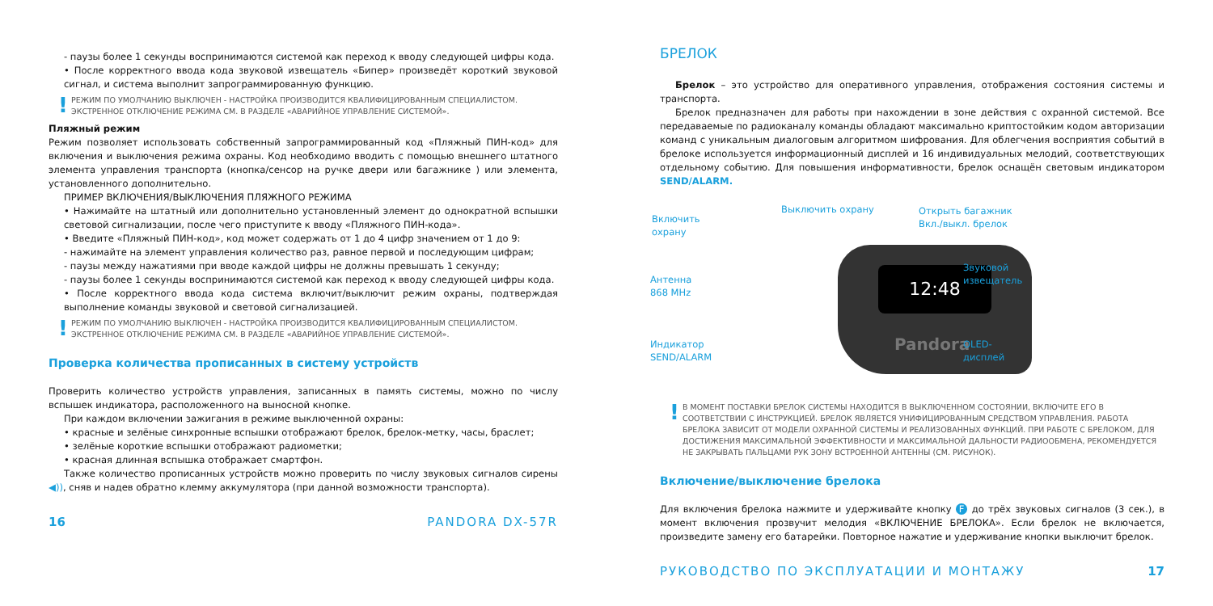- паузы более 1 секунды воспринимаются системой как переход к вводу следующей цифры кода.
• После корректного ввода кода звуковой извещатель «Бипер» произведёт короткий звуковой сигнал, и система выполнит запрограммированную функцию.
! РЕЖИМ ПО УМОЛЧАНИЮ ВЫКЛЮЧЕН - НАСТРОЙКА ПРОИЗВОДИТСЯ КВАЛИФИЦИРОВАННЫМ СПЕЦИАЛИСТОМ. ЭКСТРЕННОЕ ОТКЛЮЧЕНИЕ РЕЖИМА СМ. В РАЗДЕЛЕ «АВАРИЙНОЕ УПРАВЛЕНИЕ СИСТЕМОЙ».
Пляжный режим
Режим позволяет использовать собственный запрограммированный код «Пляжный ПИН-код» для включения и выключения режима охраны. Код необходимо вводить с помощью внешнего штатного элемента управления транспорта (кнопка/сенсор на ручке двери или багажнике ) или элемента, установленного дополнительно.
ПРИМЕР ВКЛЮЧЕНИЯ/ВЫКЛЮЧЕНИЯ ПЛЯЖНОГО РЕЖИМА
• Нажимайте на штатный или дополнительно установленный элемент до однократной вспышки световой сигнализации, после чего приступите к вводу «Пляжного ПИН-кода».
• Введите «Пляжный ПИН-код», код может содержать от 1 до 4 цифр значением от 1 до 9:
- нажимайте на элемент управления количество раз, равное первой и последующим цифрам;
- паузы между нажатиями при вводе каждой цифры не должны превышать 1 секунду;
- паузы более 1 секунды воспринимаются системой как переход к вводу следующей цифры кода.
• После корректного ввода кода система включит/выключит режим охраны, подтверждая выполнение команды звуковой и световой сигнализацией.
! РЕЖИМ ПО УМОЛЧАНИЮ ВЫКЛЮЧЕН - НАСТРОЙКА ПРОИЗВОДИТСЯ КВАЛИФИЦИРОВАННЫМ СПЕЦИАЛИСТОМ. ЭКСТРЕННОЕ ОТКЛЮЧЕНИЕ РЕЖИМА СМ. В РАЗДЕЛЕ «АВАРИЙНОЕ УПРАВЛЕНИЕ СИСТЕМОЙ».
Проверка количества прописанных в систему устройств
Проверить количество устройств управления, записанных в память системы, можно по числу вспышек индикатора, расположенного на выносной кнопке.
При каждом включении зажигания в режиме выключенной охраны:
• красные и зелёные синхронные вспышки отображают брелок, брелок-метку, часы, браслет;
• зелёные короткие вспышки отображают радиометки;
• красная длинная вспышка отображает смартфон.
Также количество прописанных устройств можно проверить по числу звуковых сигналов сирены ◀)), сняв и надев обратно клемму аккумулятора (при данной возможности транспорта).
16 PANDORA DX-57R
БРЕЛОК
Брелок – это устройство для оперативного управления, отображения состояния системы и транспорта.
Брелок предназначен для работы при нахождении в зоне действия с охранной системой. Все передаваемые по радиоканалу команды обладают максимально криптостойким кодом авторизации команд с уникальным диалоговым алгоритмом шифрования. Для облегчения восприятия событий в брелоке используется информационный дисплей и 16 индивидуальных мелодий, соответствующих отдельному событию. Для повышения информативности, брелок оснащён световым индикатором SEND/ALARM.
12:48
Pandora
Выключить охрану
Включить
охрану
Открыть багажник
Вкл./выкл. брелок
Звуковой
извещатель Антенна
868 MHz
Индикатор
SEND/ALARM
OLED-
дисплей
! В МОМЕНТ ПОСТАВКИ БРЕЛОК СИСТЕМЫ НАХОДИТСЯ В ВЫКЛЮЧЕННОМ СОСТОЯНИИ, ВКЛЮЧИТЕ ЕГО В СООТВЕТСТВИИ С ИНСТРУКЦИЕЙ. БРЕЛОК ЯВЛЯЕТСЯ УНИФИЦИРОВАННЫМ СРЕДСТВОМ УПРАВЛЕНИЯ. РАБОТА БРЕЛОКА ЗАВИСИТ ОТ МОДЕЛИ ОХРАННОЙ СИСТЕМЫ И РЕАЛИЗОВАННЫХ ФУНКЦИЙ. ПРИ РАБОТЕ С БРЕЛОКОМ, ДЛЯ ДОСТИЖЕНИЯ МАКСИМАЛЬНОЙ ЭФФЕКТИВНОСТИ И МАКСИМАЛЬНОЙ ДАЛЬНОСТИ РАДИООБМЕНА, РЕКОМЕНДУЕТСЯ НЕ ЗАКРЫВАТЬ ПАЛЬЦАМИ РУК ЗОНУ ВСТРОЕННОЙ АНТЕННЫ (СМ. РИСУНОК).
Включение/выключение брелока
Для включения брелока нажмите и удерживайте кнопку F до трёх звуковых сигналов (3 сек.), в момент включения прозвучит мелодия «ВКЛЮЧЕНИЕ БРЕЛОКА». Если брелок не включается, произведите замену его батарейки. Повторное нажатие и удерживание кнопки выключит брелок.
РУКОВОДСТВО ПО ЭКСПЛУАТАЦИИ И МОНТАЖУ 17